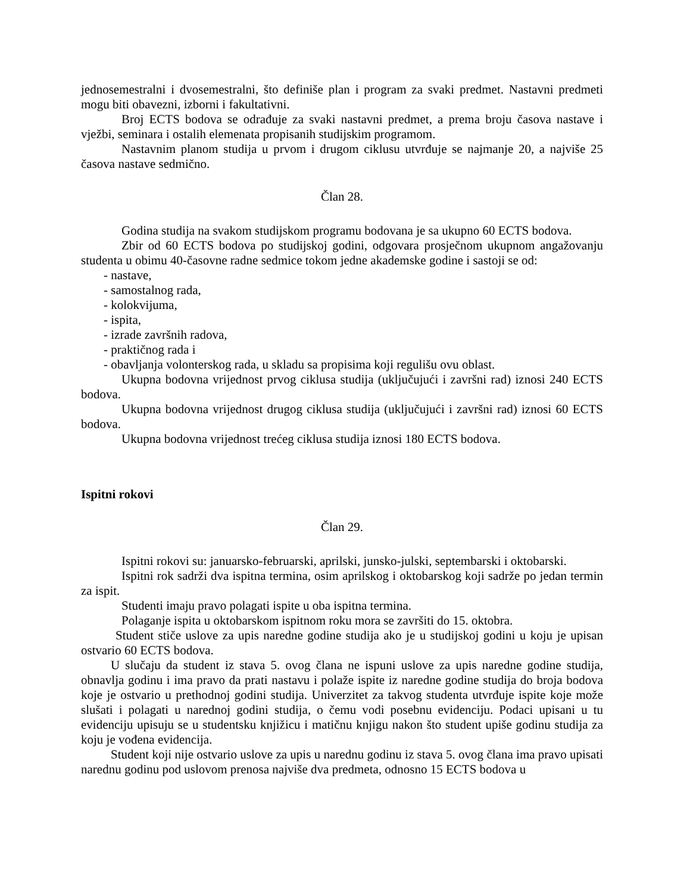jednosemestralni i dvosemestralni, što definiše plan i program za svaki predmet. Nastavni predmeti mogu biti obavezni, izborni i fakultativni.
Broj ECTS bodova se odrađuje za svaki nastavni predmet, a prema broju časova nastave i vježbi, seminara i ostalih elemenata propisanih studijskim programom.
Nastavnim planom studija u prvom i drugom ciklusu utvrđuje se najmanje 20, a najviše 25 časova nastave sedmično.
Član 28.
Godina studija na svakom studijskom programu bodovana je sa ukupno 60 ECTS bodova.
Zbir od 60 ECTS bodova po studijskoj godini, odgovara prosječnom ukupnom angažovanju studenta u obimu 40-časovne radne sedmice tokom jedne akademske godine i sastoji se od:
- nastave,
- samostalnog rada,
- kolokvijuma,
- ispita,
- izrade završnih radova,
- praktičnog rada i
- obavljanja volonterskog rada, u skladu sa propisima koji regulišu ovu oblast.
Ukupna bodovna vrijednost prvog ciklusa studija (uključujući i završni rad) iznosi 240 ECTS bodova.
Ukupna bodovna vrijednost drugog ciklusa studija (uključujući i završni rad) iznosi 60 ECTS bodova.
Ukupna bodovna vrijednost trećeg ciklusa studija iznosi 180 ECTS bodova.
Ispitni rokovi
Član 29.
Ispitni rokovi su: januarsko-februarski, aprilski, junsko-julski, septembarski i oktobarski.
Ispitni rok sadrži dva ispitna termina, osim aprilskog i oktobarskog koji sadrže po jedan termin za ispit.
Studenti imaju pravo polagati ispite u oba ispitna termina.
Polaganje ispita u oktobarskom ispitnom roku mora se završiti do 15. oktobra.
Student stiče uslove za upis naredne godine studija ako je u studijskoj godini u koju je upisan ostvario 60 ECTS bodova.
U slučaju da student iz stava 5. ovog člana ne ispuni uslove za upis naredne godine studija, obnavlja godinu i ima pravo da prati nastavu i polaže ispite iz naredne godine studija do broja bodova koje je ostvario u prethodnoj godini studija. Univerzitet za takvog studenta utvrđuje ispite koje može slušati i polagati u narednoj godini studija, o čemu vodi posebnu evidenciju. Podaci upisani u tu evidenciju upisuju se u studentsku knjižicu i matičnu knjigu nakon što student upiše godinu studija za koju je vođena evidencija.
Student koji nije ostvario uslove za upis u narednu godinu iz stava 5. ovog člana ima pravo upisati narednu godinu pod uslovom prenosa najviše dva predmeta, odnosno 15 ECTS bodova u